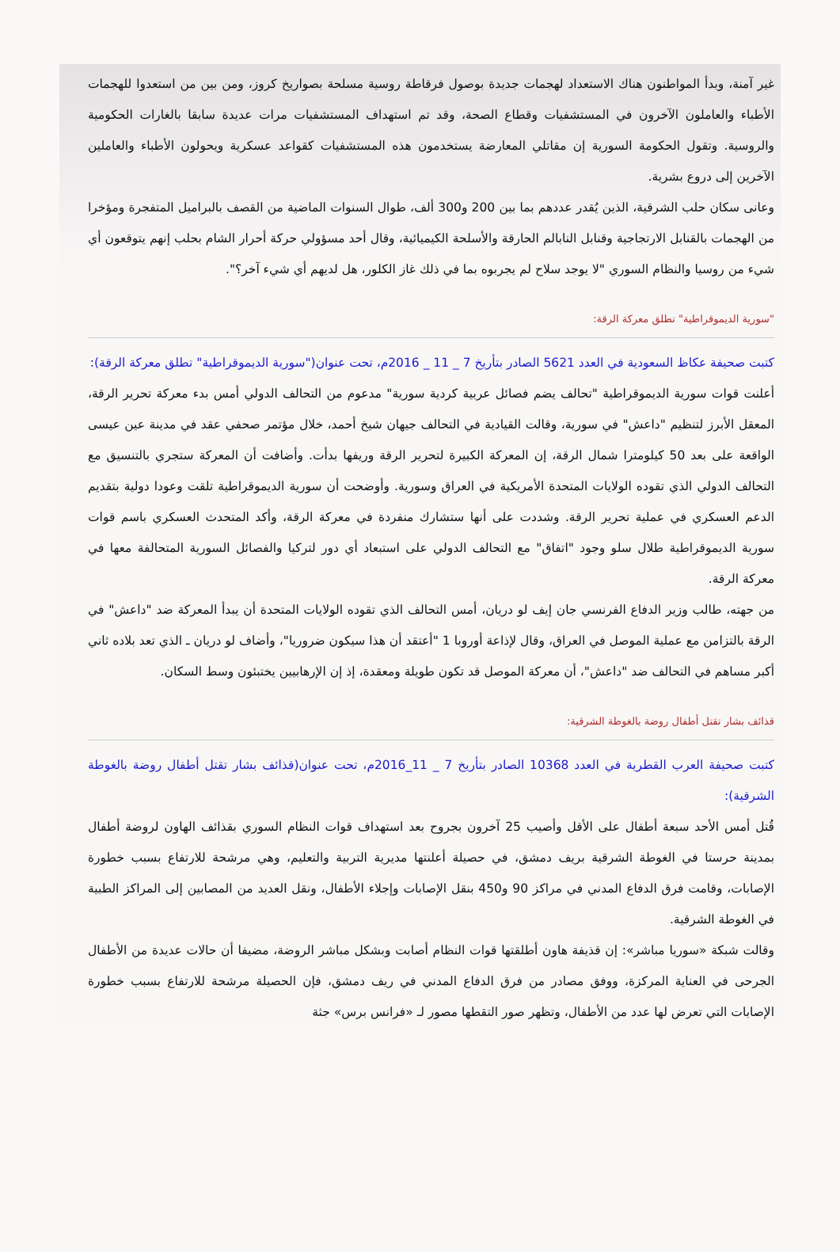غير آمنة، وبدأ المواطنون هناك الاستعداد لهجمات جديدة بوصول فرقاطة روسية مسلحة بصواريخ كروز، ومن بين من استعدوا للهجمات الأطباء والعاملون الآخرون في المستشفيات وقطاع الصحة، وقد تم استهداف المستشفيات مرات عديدة سابقا بالغارات الحكومية والروسية. وتقول الحكومة السورية إن مقاتلي المعارضة يستخدمون هذه المستشفيات كقواعد عسكرية ويحولون الأطباء والعاملين الآخرين إلى دروع بشرية.
وعانى سكان حلب الشرقية، الذين يُقدر عددهم بما بين 200 و300 ألف، طوال السنوات الماضية من القصف بالبراميل المتفجرة ومؤخرا من الهجمات بالقنابل الارتجاجية وقنابل النابالم الحارقة والأسلحة الكيميائية، وقال أحد مسؤولي حركة أحرار الشام بحلب إنهم يتوقعون أي شيء من روسيا والنظام السوري "لا يوجد سلاح لم يجربوه بما في ذلك غاز الكلور، هل لديهم أي شيء آخر؟".
"سورية الديموقراطية" تطلق معركة الرقة:
كتبت صحيفة عكاظ السعودية في العدد 5621 الصادر بتأريخ 7 _ 11 _ 2016م، تحت عنوان("سورية الديموقراطية" تطلق معركة الرقة):
أعلنت قوات سورية الديموقراطية "تحالف يضم فصائل عربية كردية سورية" مدعوم من التحالف الدولي أمس بدء معركة تحرير الرقة، المعقل الأبرز لتنظيم "داعش" في سورية، وقالت القيادية في التحالف جيهان شيخ أحمد، خلال مؤتمر صحفي عقد في مدينة عين عيسى الواقعة على بعد 50 كيلومترا شمال الرقة، إن المعركة الكبيرة لتحرير الرقة وريفها بدأت. وأضافت أن المعركة ستجري بالتنسيق مع التحالف الدولي الذي تقوده الولايات المتحدة الأمريكية في العراق وسورية. وأوضحت أن سورية الديموقراطية تلقت وعودا دولية بتقديم الدعم العسكري في عملية تحرير الرقة. وشددت على أنها ستشارك منفردة في معركة الرقة، وأكد المتحدث العسكري باسم قوات سورية الديموقراطية طلال سلو وجود "اتفاق" مع التحالف الدولي على استبعاد أي دور لتركيا والفصائل السورية المتحالفة معها في معركة الرقة.
من جهته، طالب وزير الدفاع الفرنسي جان إيف لو دريان، أمس التحالف الذي تقوده الولايات المتحدة أن يبدأ المعركة ضد "داعش" في الرقة بالتزامن مع عملية الموصل في العراق، وقال لإذاعة أوروبا 1 "أعتقد أن هذا سيكون ضروريا"، وأضاف لو دريان ـ الذي تعد بلاده ثاني أكبر مساهم في التحالف ضد "داعش"، أن معركة الموصل قد تكون طويلة ومعقدة، إذ إن الإرهابيين يختبئون وسط السكان.
قذائف بشار تقتل أطفال روضة بالغوطة الشرقية:
كتبت صحيفة العرب القطرية في العدد 10368 الصادر بتأريخ 7 _ 11_2016م، تحت عنوان(قذائف بشار تقتل أطفال روضة بالغوطة الشرقية):
قُتل أمس الأحد سبعة أطفال على الأقل وأصيب 25 آخرون بجروح بعد استهداف قوات النظام السوري بقذائف الهاون لروضة أطفال بمدينة حرستا في الغوطة الشرقية بريف دمشق، في حصيلة أعلنتها مديرية التربية والتعليم، وهي مرشحة للارتفاع بسبب خطورة الإصابات، وقامت فرق الدفاع المدني في مراكز 90 و450 بنقل الإصابات وإجلاء الأطفال، ونقل العديد من المصابين إلى المراكز الطبية في الغوطة الشرقية.
وقالت شبكة «سوريا مباشر»: إن قذيفة هاون أطلقتها قوات النظام أصابت وبشكل مباشر الروضة، مضيفا أن حالات عديدة من الأطفال الجرحى في العناية المركزة، ووفق مصادر من فرق الدفاع المدني في ريف دمشق، فإن الحصيلة مرشحة للارتفاع بسبب خطورة الإصابات التي تعرض لها عدد من الأطفال، وتظهر صور التقطها مصور لـ «فرانس برس» جثة